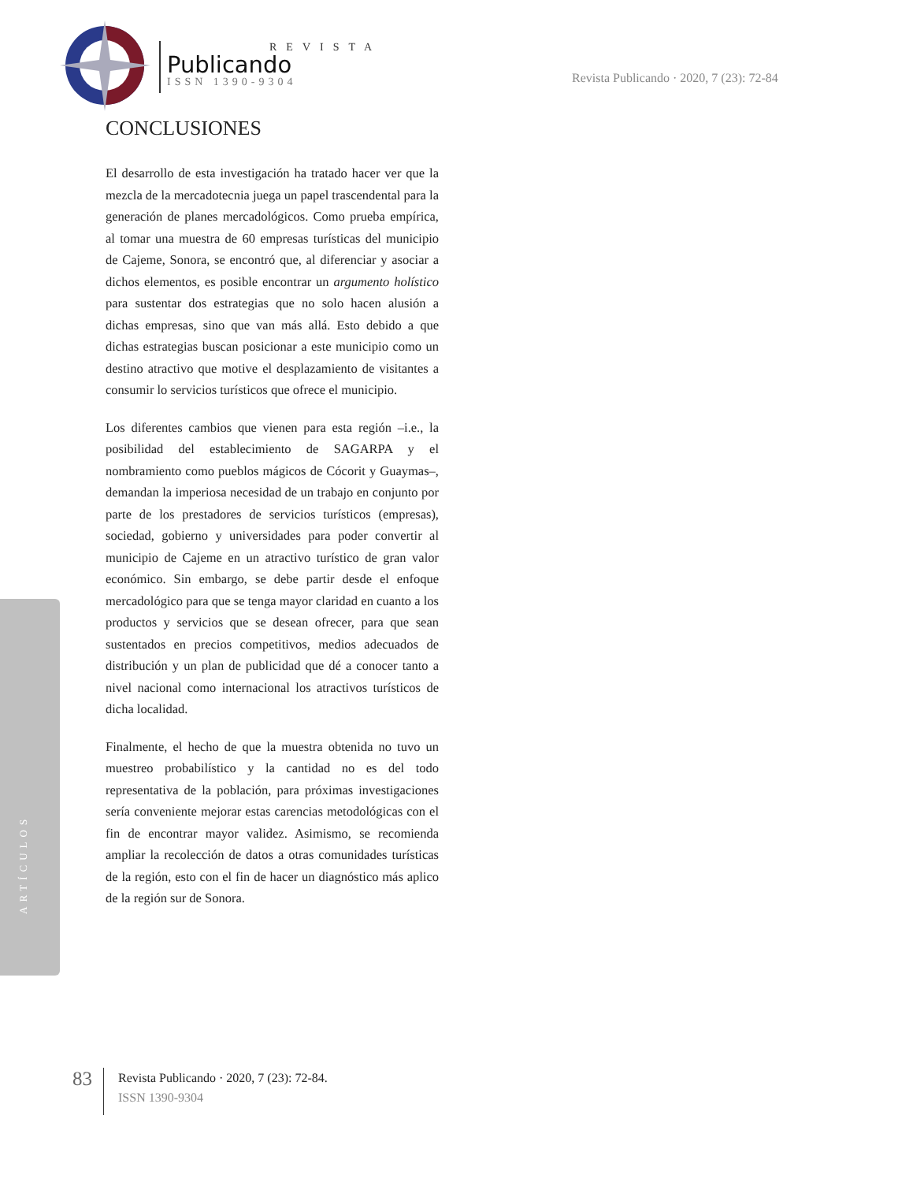REVISTA
Publicando
ISSN 1390-9304
Revista Publicando · 2020, 7 (23): 72-84
CONCLUSIONES
El desarrollo de esta investigación ha tratado hacer ver que la mezcla de la mercadotecnia juega un papel trascendental para la generación de planes mercadológicos. Como prueba empírica, al tomar una muestra de 60 empresas turísticas del municipio de Cajeme, Sonora, se encontró que, al diferenciar y asociar a dichos elementos, es posible encontrar un argumento holístico para sustentar dos estrategias que no solo hacen alusión a dichas empresas, sino que van más allá. Esto debido a que dichas estrategias buscan posicionar a este municipio como un destino atractivo que motive el desplazamiento de visitantes a consumir lo servicios turísticos que ofrece el municipio.
Los diferentes cambios que vienen para esta región –i.e., la posibilidad del establecimiento de SAGARPA y el nombramiento como pueblos mágicos de Cócorit y Guaymas–, demandan la imperiosa necesidad de un trabajo en conjunto por parte de los prestadores de servicios turísticos (empresas), sociedad, gobierno y universidades para poder convertir al municipio de Cajeme en un atractivo turístico de gran valor económico. Sin embargo, se debe partir desde el enfoque mercadológico para que se tenga mayor claridad en cuanto a los productos y servicios que se desean ofrecer, para que sean sustentados en precios competitivos, medios adecuados de distribución y un plan de publicidad que dé a conocer tanto a nivel nacional como internacional los atractivos turísticos de dicha localidad.
Finalmente, el hecho de que la muestra obtenida no tuvo un muestreo probabilístico y la cantidad no es del todo representativa de la población, para próximas investigaciones sería conveniente mejorar estas carencias metodológicas con el fin de encontrar mayor validez. Asimismo, se recomienda ampliar la recolección de datos a otras comunidades turísticas de la región, esto con el fin de hacer un diagnóstico más aplico de la región sur de Sonora.
ARTÍCULOS
83
Revista Publicando · 2020, 7 (23): 72-84.
ISSN 1390-9304